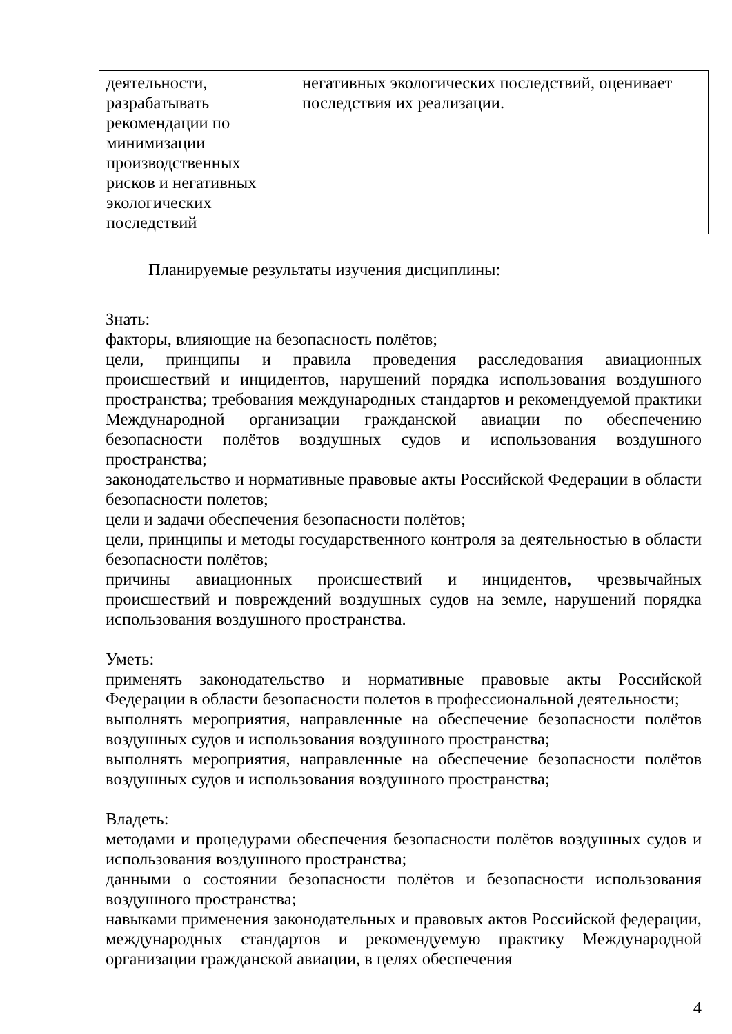| деятельности, разрабатывать рекомендации по минимизации производственных рисков и негативных экологических последствий | негативных экологических последствий, оценивает последствия их реализации. |
Планируемые результаты изучения дисциплины:
Знать:
факторы, влияющие на безопасность полётов;
цели, принципы и правила проведения расследования авиационных происшествий и инцидентов, нарушений порядка использования воздушного пространства; требования международных стандартов и рекомендуемой практики Международной организации гражданской авиации по обеспечению безопасности полётов воздушных судов и использования воздушного пространства;
законодательство и нормативные правовые акты Российской Федерации в области безопасности полетов;
цели и задачи обеспечения безопасности полётов;
цели, принципы и методы государственного контроля за деятельностью в области безопасности полётов;
причины авиационных происшествий и инцидентов, чрезвычайных происшествий и повреждений воздушных судов на земле, нарушений порядка использования воздушного пространства.
Уметь:
применять законодательство и нормативные правовые акты Российской Федерации в области безопасности полетов в профессиональной деятельности;
выполнять мероприятия, направленные на обеспечение безопасности полётов воздушных судов и использования воздушного пространства;
выполнять мероприятия, направленные на обеспечение безопасности полётов воздушных судов и использования воздушного пространства;
Владеть:
методами и процедурами обеспечения безопасности полётов воздушных судов и использования воздушного пространства;
данными о состоянии безопасности полётов и безопасности использования воздушного пространства;
навыками применения законодательных и правовых актов Российской федерации, международных стандартов и рекомендуемую практику Международной организации гражданской авиации, в целях обеспечения
4